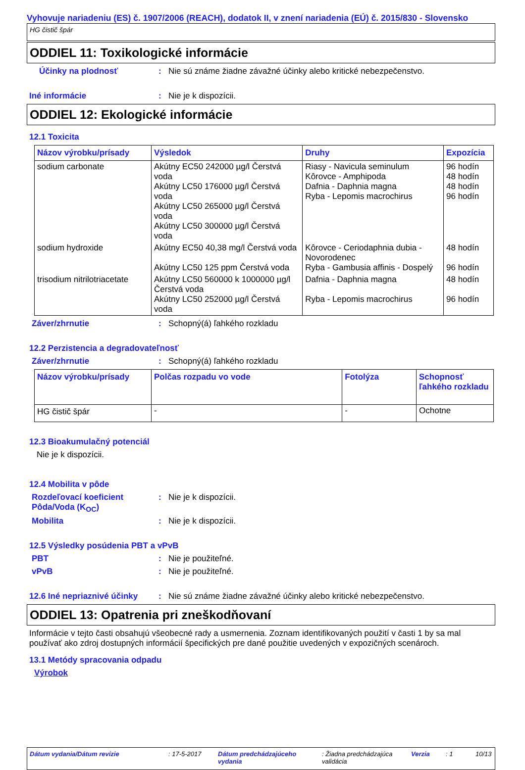Vyhovuje nariadeniu (ES) č. 1907/2006 (REACH), dodatok II, v znení nariadenia (EÚ) č. 2015/830 - Slovensko
HG čistič špár
ODDIEL 11: Toxikologické informácie
Účinky na plodnosť : Nie sú známe žiadne závažné účinky alebo kritické nebezpečenstvo.
Iné informácie : Nie je k dispozícii.
ODDIEL 12: Ekologické informácie
12.1 Toxicita
| Názov výrobku/prísady | Výsledok | Druhy | Expozícia |
| --- | --- | --- | --- |
| sodium carbonate | Akútny EC50 242000 µg/l Čerstvá voda Akútny LC50 176000 µg/l Čerstvá voda Akútny LC50 265000 µg/l Čerstvá voda Akútny LC50 300000 µg/l Čerstvá voda | Riasy - Navicula seminulum Kôrovce - Amphipoda Dafnia - Daphnia magna Ryba - Lepomis macrochirus | 96 hodín 48 hodín 48 hodín 96 hodín |
| sodium hydroxide | Akútny EC50 40,38 mg/l Čerstvá voda Akútny LC50 125 ppm Čerstvá voda | Kôrovce - Ceriodaphnia dubia - Novorodenec Ryba - Gambusia affinis - Dospelý | 48 hodín 96 hodín |
| trisodium nitrilotriacetate | Akútny LC50 560000 k 1000000 µg/l Čerstvá voda Akútny LC50 252000 µg/l Čerstvá voda | Dafnia - Daphnia magna Ryba - Lepomis macrochirus | 48 hodín 96 hodín |
Záver/zhrnutie : Schopný(á) ľahkého rozkladu
12.2 Perzistencia a degradovateľnosť
Záver/zhrnutie : Schopný(á) ľahkého rozkladu
| Názov výrobku/prísady | Polčas rozpadu vo vode | Fotolýza | Schopnosť ľahkého rozkladu |
| --- | --- | --- | --- |
| HG čistič špár | - | - | Ochotne |
12.3 Bioakumulačný potenciál
Nie je k dispozícii.
12.4 Mobilita v pôde
Rozdeľovací koeficient Pôda/Voda (K<sub>OC</sub>)
: Nie je k dispozícii.
Mobilita : Nie je k dispozícii.
12.5 Výsledky posúdenia PBT a vPvB
PBT : Nie je použiteľné.
vPvB : Nie je použiteľné.
12.6 Iné nepriaznivé účinky
: Nie sú známe žiadne závažné účinky alebo kritické nebezpečenstvo.
ODDIEL 13: Opatrenia pri zneškodňovaní
Informácie v tejto časti obsahujú všeobecné rady a usmernenia. Zoznam identifikovaných použití v časti 1 by sa mal používať ako zdroj dostupných informácií špecifických pre dané použitie uvedených v expozičných scenároch.
13.1 Metódy spracovania odpadu
Výrobok
Dátum vydania/Dátum revízie: 17-5-2017 Dátum predchádzajúceho vydania: Žiadna predchádzajúca validácia Verzia: 1 10/13